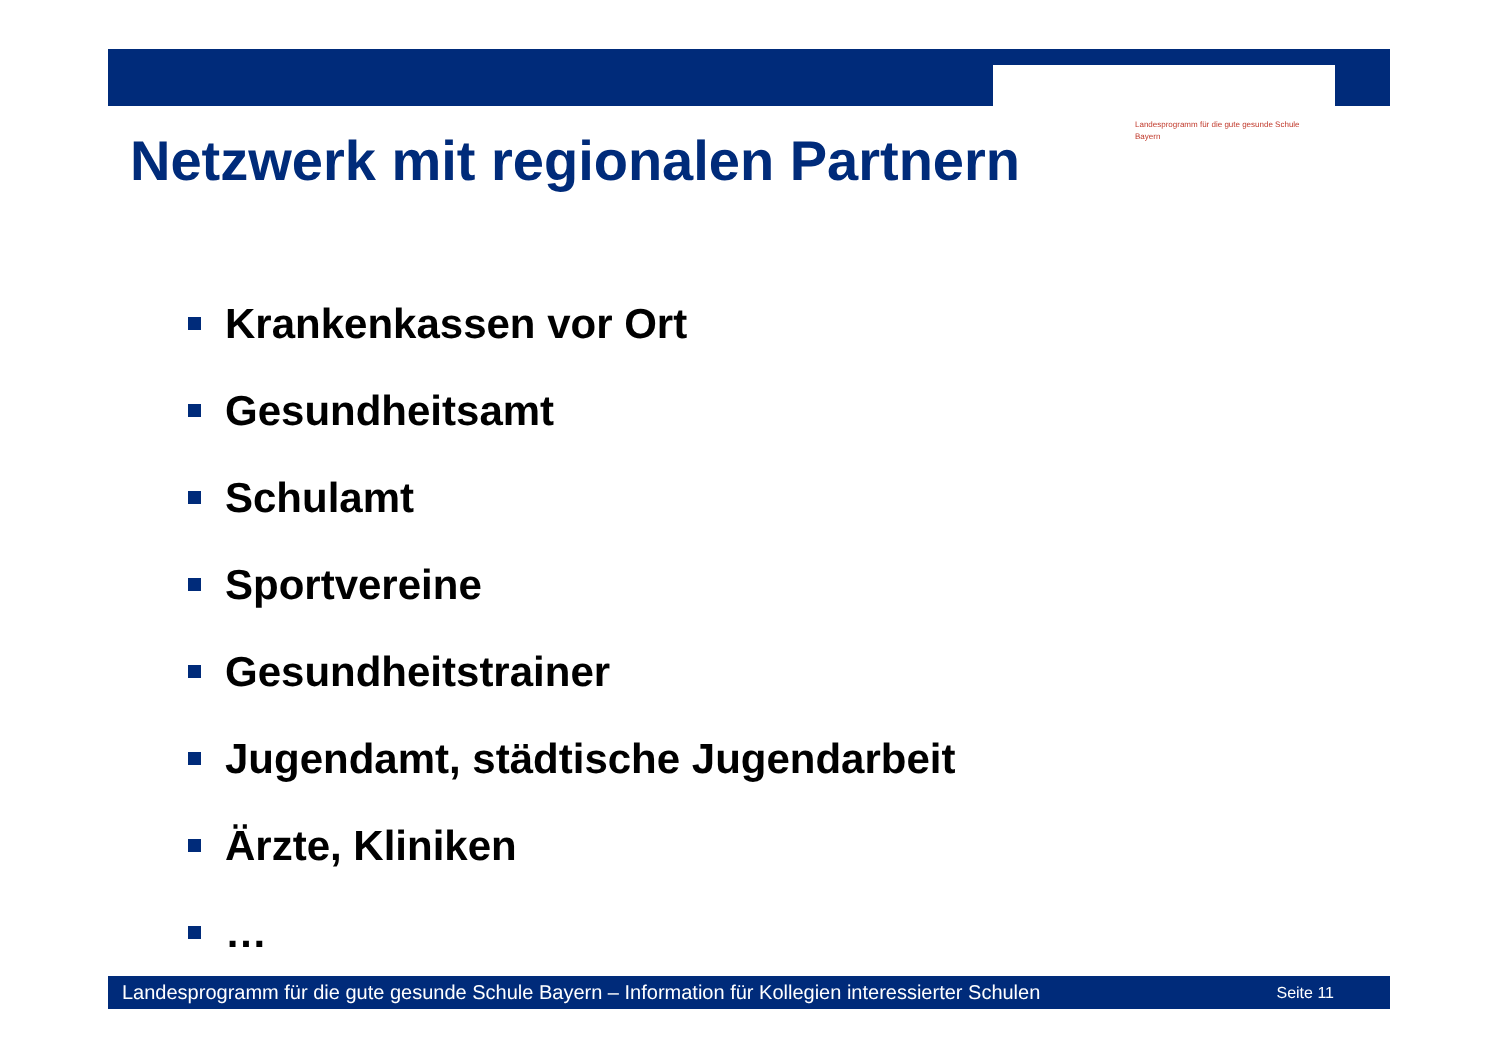Landesprogramm für die gute gesunde Schule
Bayern
Netzwerk mit regionalen Partnern
Krankenkassen vor Ort
Gesundheitsamt
Schulamt
Sportvereine
Gesundheitstrainer
Jugendamt, städtische Jugendarbeit
Ärzte, Kliniken
…
Landesprogramm für die gute gesunde Schule Bayern – Information für Kollegien interessierter Schulen Seite 11